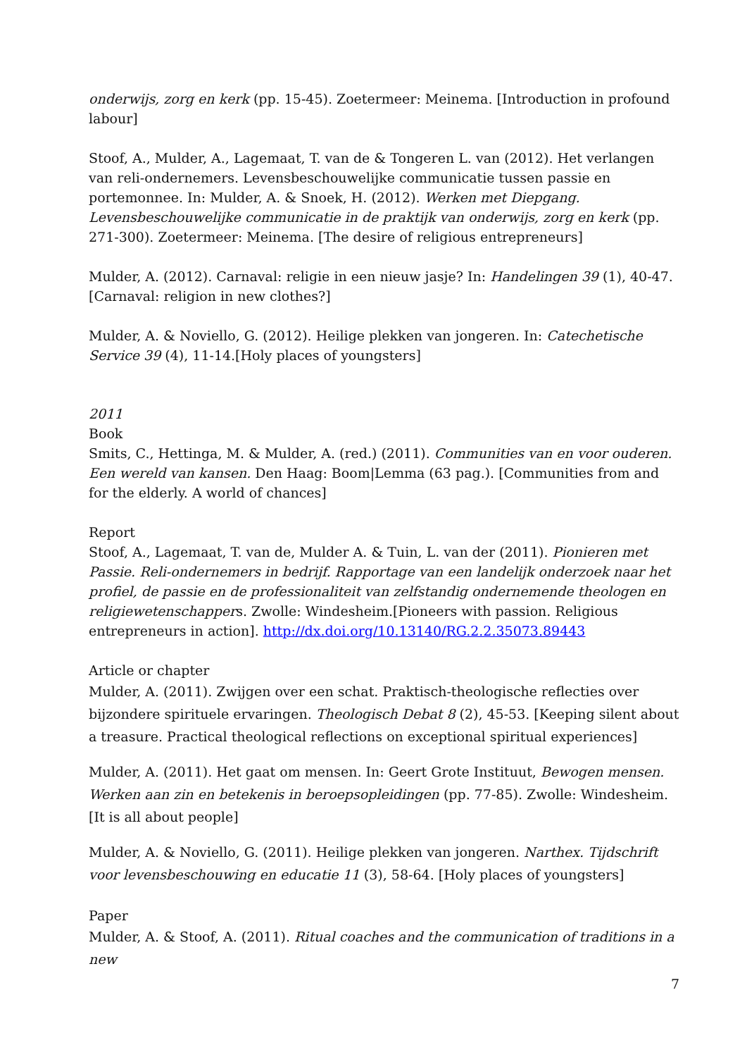onderwijs, zorg en kerk (pp. 15-45). Zoetermeer: Meinema. [Introduction in profound labour]
Stoof, A., Mulder, A., Lagemaat, T. van de & Tongeren L. van (2012). Het verlangen van reli-ondernemers. Levensbeschouwelijke communicatie tussen passie en portemonnee. In: Mulder, A. & Snoek, H. (2012). Werken met Diepgang. Levensbeschouwelijke communicatie in de praktijk van onderwijs, zorg en kerk (pp. 271-300). Zoetermeer: Meinema. [The desire of religious entrepreneurs]
Mulder, A. (2012). Carnaval: religie in een nieuw jasje? In: Handelingen 39 (1), 40-47. [Carnaval: religion in new clothes?]
Mulder, A. & Noviello, G. (2012). Heilige plekken van jongeren. In: Catechetische Service 39 (4), 11-14.[Holy places of youngsters]
2011
Book
Smits, C., Hettinga, M. & Mulder, A. (red.) (2011). Communities van en voor ouderen. Een wereld van kansen. Den Haag: Boom|Lemma (63 pag.). [Communities from and for the elderly. A world of chances]
Report
Stoof, A., Lagemaat, T. van de, Mulder A. & Tuin, L. van der (2011). Pionieren met Passie. Reli-ondernemers in bedrijf. Rapportage van een landelijk onderzoek naar het profiel, de passie en de professionaliteit van zelfstandig ondernemende theologen en religiewetenschappers. Zwolle: Windesheim.[Pioneers with passion. Religious entrepreneurs in action]. http://dx.doi.org/10.13140/RG.2.2.35073.89443
Article or chapter
Mulder, A. (2011). Zwijgen over een schat. Praktisch-theologische reflecties over bijzondere spirituele ervaringen. Theologisch Debat 8 (2), 45-53. [Keeping silent about a treasure. Practical theological reflections on exceptional spiritual experiences]
Mulder, A. (2011). Het gaat om mensen. In: Geert Grote Instituut, Bewogen mensen. Werken aan zin en betekenis in beroepsopleidingen (pp. 77-85). Zwolle: Windesheim. [It is all about people]
Mulder, A. & Noviello, G. (2011). Heilige plekken van jongeren. Narthex. Tijdschrift voor levensbeschouwing en educatie 11 (3), 58-64. [Holy places of youngsters]
Paper
Mulder, A. & Stoof, A. (2011). Ritual coaches and the communication of traditions in a new
7